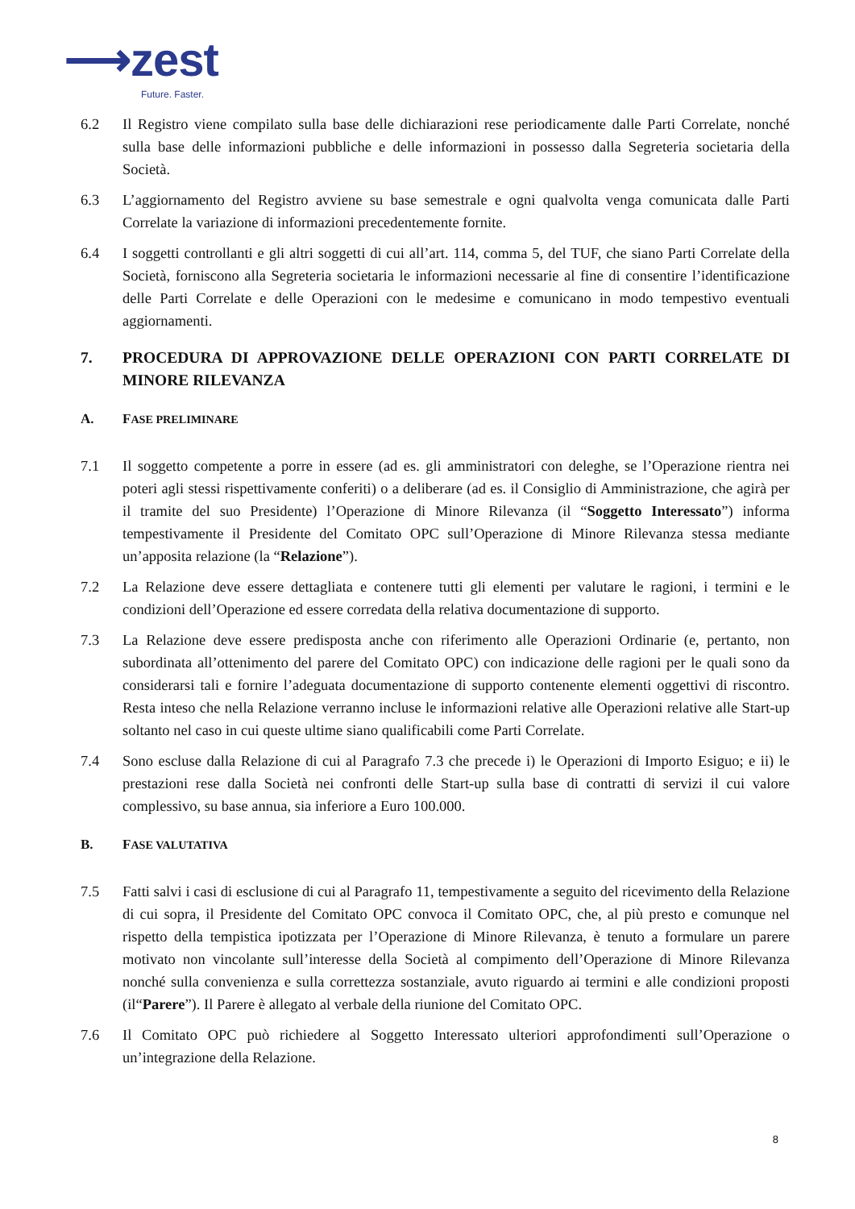⟶zest
Future. Faster.
6.2 Il Registro viene compilato sulla base delle dichiarazioni rese periodicamente dalle Parti Correlate, nonché sulla base delle informazioni pubbliche e delle informazioni in possesso dalla Segreteria societaria della Società.
6.3 L’aggiornamento del Registro avviene su base semestrale e ogni qualvolta venga comunicata dalle Parti Correlate la variazione di informazioni precedentemente fornite.
6.4 I soggetti controllanti e gli altri soggetti di cui all’art. 114, comma 5, del TUF, che siano Parti Correlate della Società, forniscono alla Segreteria societaria le informazioni necessarie al fine di consentire l’identificazione delle Parti Correlate e delle Operazioni con le medesime e comunicano in modo tempestivo eventuali aggiornamenti.
7. PROCEDURA DI APPROVAZIONE DELLE OPERAZIONI CON PARTI CORRELATE DI MINORE RILEVANZA
A. FASE PRELIMINARE
7.1 Il soggetto competente a porre in essere (ad es. gli amministratori con deleghe, se l’Operazione rientra nei poteri agli stessi rispettivamente conferiti) o a deliberare (ad es. il Consiglio di Amministrazione, che agirà per il tramite del suo Presidente) l’Operazione di Minore Rilevanza (il “Soggetto Interessato”) informa tempestivamente il Presidente del Comitato OPC sull’Operazione di Minore Rilevanza stessa mediante un’apposita relazione (la “Relazione”).
7.2 La Relazione deve essere dettagliata e contenere tutti gli elementi per valutare le ragioni, i termini e le condizioni dell’Operazione ed essere corredata della relativa documentazione di supporto.
7.3 La Relazione deve essere predisposta anche con riferimento alle Operazioni Ordinarie (e, pertanto, non subordinata all’ottenimento del parere del Comitato OPC) con indicazione delle ragioni per le quali sono da considerarsi tali e fornire l’adeguata documentazione di supporto contenente elementi oggettivi di riscontro. Resta inteso che nella Relazione verranno incluse le informazioni relative alle Operazioni relative alle Start-up soltanto nel caso in cui queste ultime siano qualificabili come Parti Correlate.
7.4 Sono escluse dalla Relazione di cui al Paragrafo 7.3 che precede i) le Operazioni di Importo Esiguo; e ii) le prestazioni rese dalla Società nei confronti delle Start-up sulla base di contratti di servizi il cui valore complessivo, su base annua, sia inferiore a Euro 100.000.
B. FASE VALUTATIVA
7.5 Fatti salvi i casi di esclusione di cui al Paragrafo 11, tempestivamente a seguito del ricevimento della Relazione di cui sopra, il Presidente del Comitato OPC convoca il Comitato OPC, che, al più presto e comunque nel rispetto della tempistica ipotizzata per l’Operazione di Minore Rilevanza, è tenuto a formulare un parere motivato non vincolante sull’interesse della Società al compimento dell’Operazione di Minore Rilevanza nonché sulla convenienza e sulla correttezza sostanziale, avuto riguardo ai termini e alle condizioni proposti (il“Parere”). Il Parere è allegato al verbale della riunione del Comitato OPC.
7.6 Il Comitato OPC può richiedere al Soggetto Interessato ulteriori approfondimenti sull’Operazione o un’integrazione della Relazione.
8